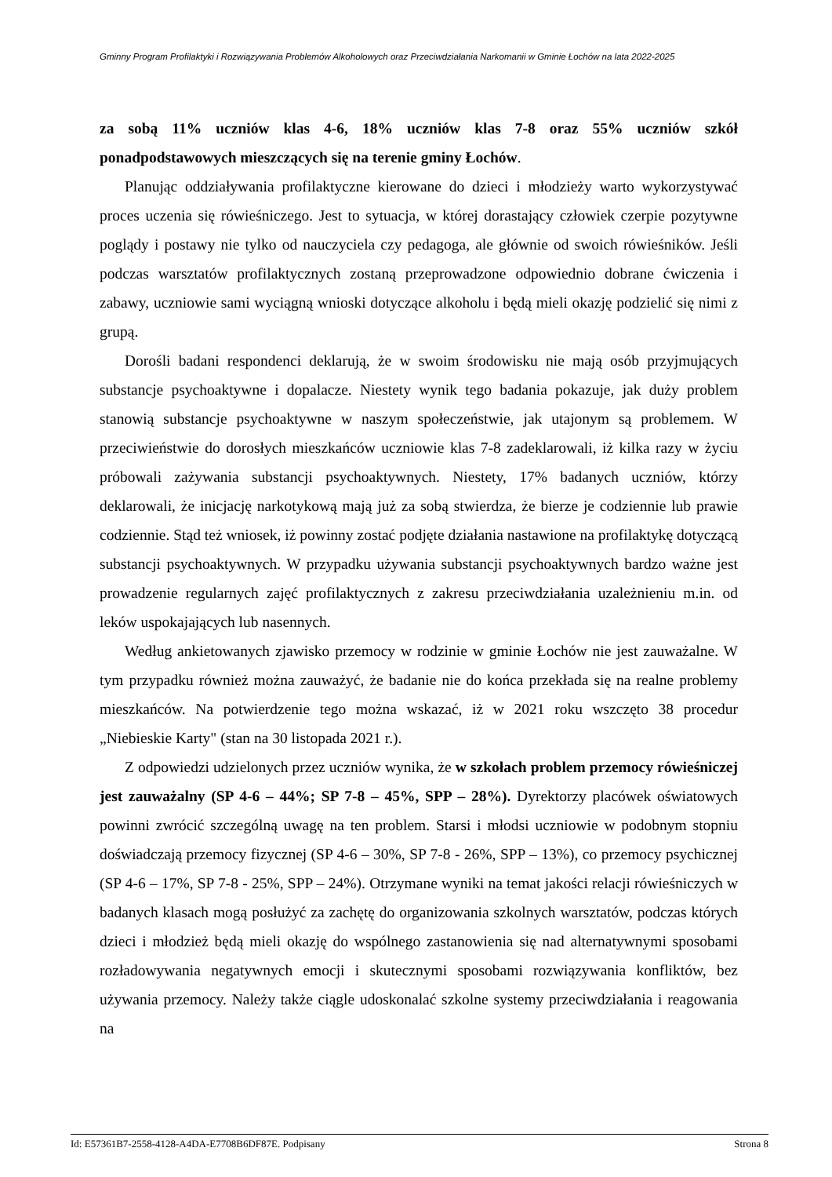Gminny Program Profilaktyki i Rozwiązywania Problemów Alkoholowych oraz Przeciwdziałania Narkomanii w Gminie Łochów na lata 2022-2025
za sobą 11% uczniów klas 4-6, 18% uczniów klas 7-8 oraz 55% uczniów szkół ponadpodstawowych mieszczących się na terenie gminy Łochów.
Planując oddziaływania profilaktyczne kierowane do dzieci i młodzieży warto wykorzystywać proces uczenia się rówieśniczego. Jest to sytuacja, w której dorastający człowiek czerpie pozytywne poglądy i postawy nie tylko od nauczyciela czy pedagoga, ale głównie od swoich rówieśników. Jeśli podczas warsztatów profilaktycznych zostaną przeprowadzone odpowiednio dobrane ćwiczenia i zabawy, uczniowie sami wyciągną wnioski dotyczące alkoholu i będą mieli okazję podzielić się nimi z grupą.
Dorośli badani respondenci deklarują, że w swoim środowisku nie mają osób przyjmujących substancje psychoaktywne i dopalacze. Niestety wynik tego badania pokazuje, jak duży problem stanowią substancje psychoaktywne w naszym społeczeństwie, jak utajonym są problemem. W przeciwieństwie do dorosłych mieszkańców uczniowie klas 7-8 zadeklarowali, iż kilka razy w życiu próbowali zażywania substancji psychoaktywnych. Niestety, 17% badanych uczniów, którzy deklarowali, że inicjację narkotykową mają już za sobą stwierdza, że bierze je codziennie lub prawie codziennie. Stąd też wniosek, iż powinny zostać podjęte działania nastawione na profilaktykę dotyczącą substancji psychoaktywnych. W przypadku używania substancji psychoaktywnych bardzo ważne jest prowadzenie regularnych zajęć profilaktycznych z zakresu przeciwdziałania uzależnieniu m.in. od leków uspokajających lub nasennych.
Według ankietowanych zjawisko przemocy w rodzinie w gminie Łochów nie jest zauważalne. W tym przypadku również można zauważyć, że badanie nie do końca przekłada się na realne problemy mieszkańców. Na potwierdzenie tego można wskazać, iż w 2021 roku wszczęto 38 procedur „Niebieskie Karty" (stan na 30 listopada 2021 r.).
Z odpowiedzi udzielonych przez uczniów wynika, że w szkołach problem przemocy rówieśniczej jest zauważalny (SP 4-6 – 44%; SP 7-8 – 45%, SPP – 28%). Dyrektorzy placówek oświatowych powinni zwrócić szczególną uwagę na ten problem. Starsi i młodsi uczniowie w podobnym stopniu doświadczają przemocy fizycznej (SP 4-6 – 30%, SP 7-8 - 26%, SPP – 13%), co przemocy psychicznej (SP 4-6 – 17%, SP 7-8 - 25%, SPP – 24%). Otrzymane wyniki na temat jakości relacji rówieśniczych w badanych klasach mogą posłużyć za zachętę do organizowania szkolnych warsztatów, podczas których dzieci i młodzież będą mieli okazję do wspólnego zastanowienia się nad alternatywnymi sposobami rozładowywania negatywnych emocji i skutecznymi sposobami rozwiązywania konfliktów, bez używania przemocy. Należy także ciągle udoskonalać szkolne systemy przeciwdziałania i reagowania na
Id: E57361B7-2558-4128-A4DA-E7708B6DF87E. Podpisany Strona 8